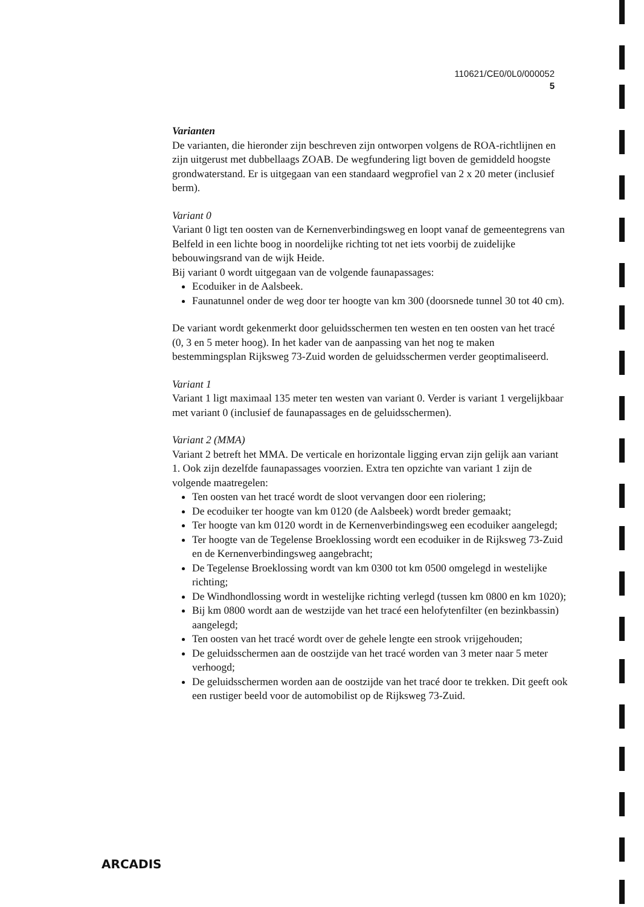110621/CE0/0L0/000052
5
Varianten
De varianten, die hieronder zijn beschreven zijn ontworpen volgens de ROA-richtlijnen en zijn uitgerust met dubbellaags ZOAB. De wegfundering ligt boven de gemiddeld hoogste grondwaterstand. Er is uitgegaan van een standaard wegprofiel van 2 x 20 meter (inclusief berm).
Variant 0
Variant 0 ligt ten oosten van de Kernenverbindingsweg en loopt vanaf de gemeentegrens van Belfeld in een lichte boog in noordelijke richting tot net iets voorbij de zuidelijke bebouwingsrand van de wijk Heide.
Bij variant 0 wordt uitgegaan van de volgende faunapassages:
Ecoduiker in de Aalsbeek.
Faunatunnel onder de weg door ter hoogte van km 300 (doorsnede tunnel 30 tot 40 cm).
De variant wordt gekenmerkt door geluidsschermen ten westen en ten oosten van het tracé (0, 3 en 5 meter hoog). In het kader van de aanpassing van het nog te maken bestemmingsplan Rijksweg 73-Zuid worden de geluidsschermen verder geoptimaliseerd.
Variant 1
Variant 1 ligt maximaal 135 meter ten westen van variant 0. Verder is variant 1 vergelijkbaar met variant 0 (inclusief de faunapassages en de geluidsschermen).
Variant 2 (MMA)
Variant 2 betreft het MMA. De verticale en horizontale ligging ervan zijn gelijk aan variant 1. Ook zijn dezelfde faunapassages voorzien. Extra ten opzichte van variant 1 zijn de volgende maatregelen:
Ten oosten van het tracé wordt de sloot vervangen door een riolering;
De ecoduiker ter hoogte van km 0120 (de Aalsbeek) wordt breder gemaakt;
Ter hoogte van km 0120 wordt in de Kernenverbindingsweg een ecoduiker aangelegd;
Ter hoogte van de Tegelense Broeklossing wordt een ecoduiker in de Rijksweg 73-Zuid en de Kernenverbindingsweg aangebracht;
De Tegelense Broeklossing wordt van km 0300 tot km 0500 omgelegd in westelijke richting;
De Windhondlossing wordt in westelijke richting verlegd (tussen km 0800 en km 1020);
Bij km 0800 wordt aan de westzijde van het tracé een helofytenfilter (en bezinkbassin) aangelegd;
Ten oosten van het tracé wordt over de gehele lengte een strook vrijgehouden;
De geluidsschermen aan de oostzijde van het tracé worden van 3 meter naar 5 meter verhoogd;
De geluidsschermen worden aan de oostzijde van het tracé door te trekken. Dit geeft ook een rustiger beeld voor de automobilist op de Rijksweg 73-Zuid.
ARCADIS